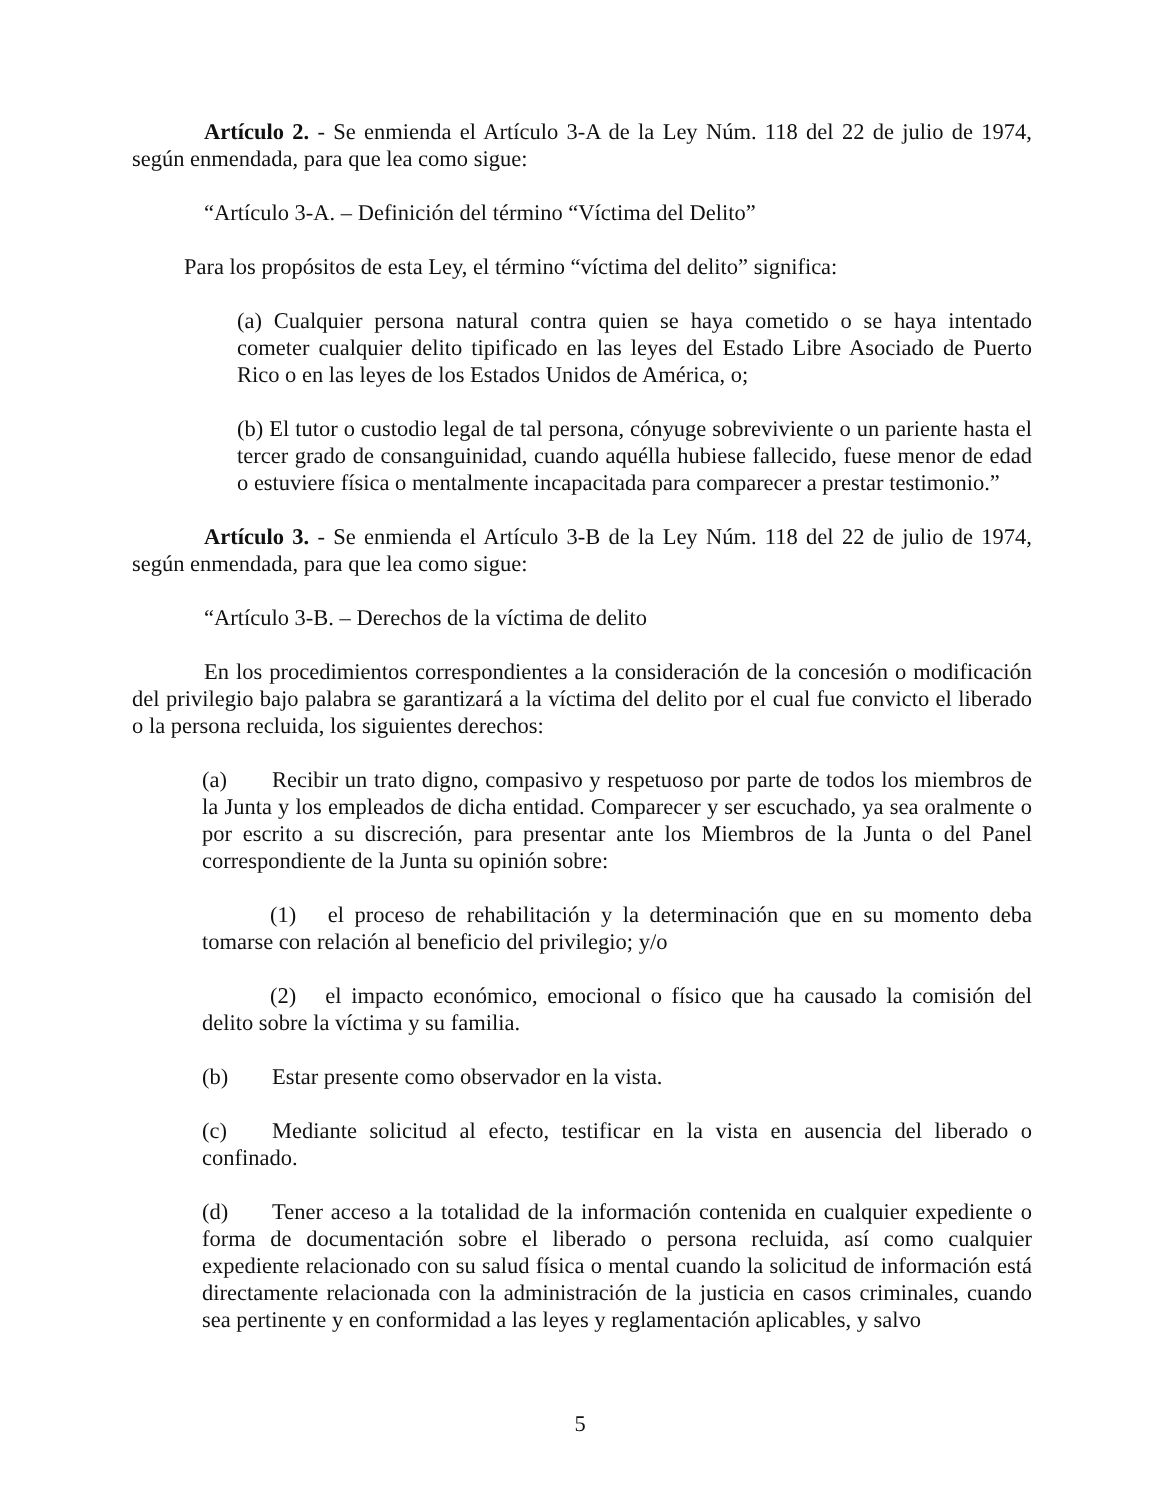Artículo 2. - Se enmienda el Artículo 3-A de la Ley Núm. 118 del 22 de julio de 1974, según enmendada, para que lea como sigue:
“Artículo 3-A. – Definición del término “Víctima del Delito”
Para los propósitos de esta Ley, el término “víctima del delito” significa:
(a) Cualquier persona natural contra quien se haya cometido o se haya intentado cometer cualquier delito tipificado en las leyes del Estado Libre Asociado de Puerto Rico o en las leyes de los Estados Unidos de América, o;
(b) El tutor o custodio legal de tal persona, cónyuge sobreviviente o un pariente hasta el tercer grado de consanguinidad, cuando aquélla hubiese fallecido, fuese menor de edad o estuviere física o mentalmente incapacitada para comparecer a prestar testimonio.”
Artículo 3. - Se enmienda el Artículo 3-B de la Ley Núm. 118 del 22 de julio de 1974, según enmendada, para que lea como sigue:
“Artículo 3-B. – Derechos de la víctima de delito
En los procedimientos correspondientes a la consideración de la concesión o modificación del privilegio bajo palabra se garantizará a la víctima del delito por el cual fue convicto el liberado o la persona recluida, los siguientes derechos:
(a) Recibir un trato digno, compasivo y respetuoso por parte de todos los miembros de la Junta y los empleados de dicha entidad. Comparecer y ser escuchado, ya sea oralmente o por escrito a su discreción, para presentar ante los Miembros de la Junta o del Panel correspondiente de la Junta su opinión sobre:
(1) el proceso de rehabilitación y la determinación que en su momento deba tomarse con relación al beneficio del privilegio; y/o
(2) el impacto económico, emocional o físico que ha causado la comisión del delito sobre la víctima y su familia.
(b) Estar presente como observador en la vista.
(c) Mediante solicitud al efecto, testificar en la vista en ausencia del liberado o confinado.
(d) Tener acceso a la totalidad de la información contenida en cualquier expediente o forma de documentación sobre el liberado o persona recluida, así como cualquier expediente relacionado con su salud física o mental cuando la solicitud de información está directamente relacionada con la administración de la justicia en casos criminales, cuando sea pertinente y en conformidad a las leyes y reglamentación aplicables, y salvo
5